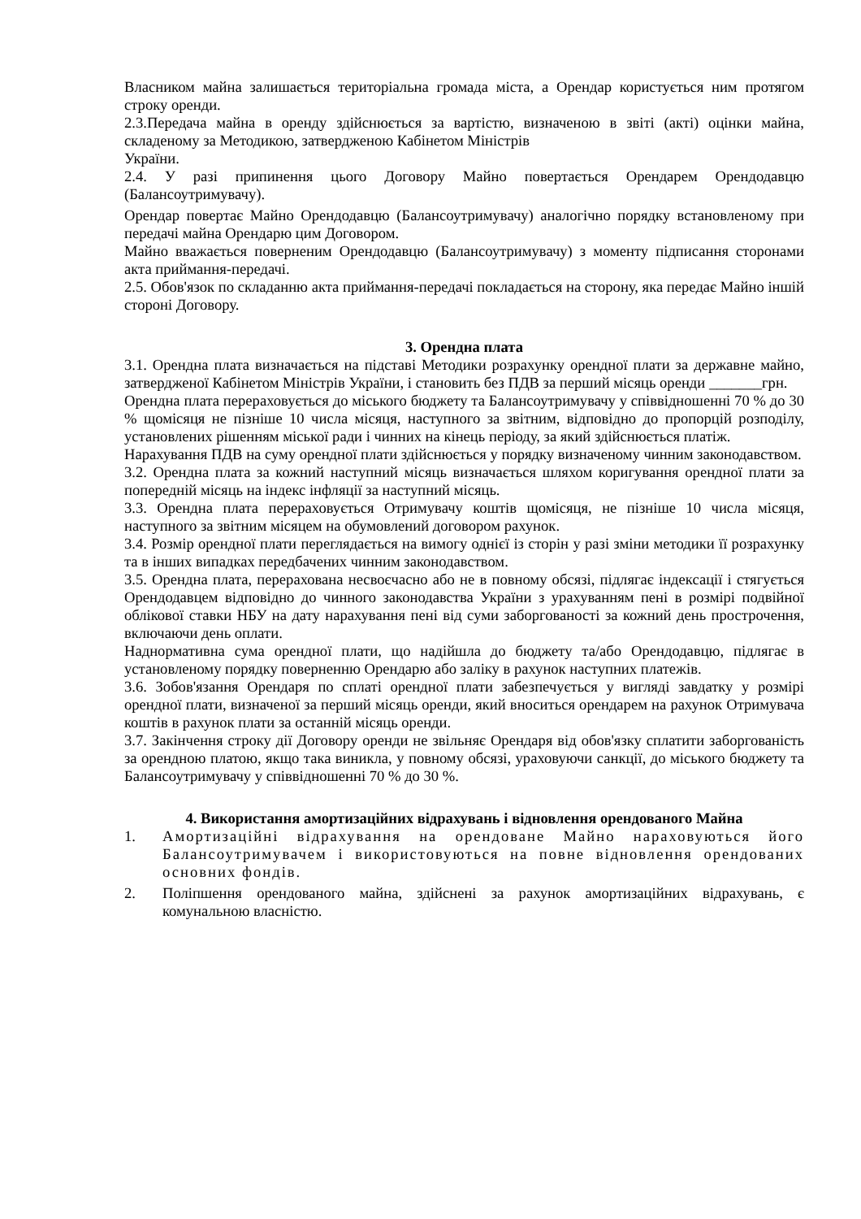Власником майна залишається територіальна громада міста, а Орендар користується ним протягом строку оренди.
2.3.Передача майна в оренду здійснюється за вартістю, визначеною в звіті (акті) оцінки майна, складеному за Методикою, затвердженою Кабінетом Міністрів
України.
2.4. У разі припинення цього Договору Майно повертається Орендарем Орендодавцю (Балансоутримувачу).
Орендар повертає Майно Орендодавцю (Балансоутримувачу) аналогічно порядку встановленому при передачі майна Орендарю цим Договором.
Майно вважається поверненим Орендодавцю (Балансоутримувачу) з моменту підписання сторонами акта приймання-передачі.
2.5. Обов'язок по складанню акта приймання-передачі покладається на сторону, яка передає Майно іншій стороні Договору.
3. Орендна плата
3.1. Орендна плата визначається на підставі Методики розрахунку орендної плати за державне майно, затвердженої Кабінетом Міністрів України, і становить без ПДВ за перший місяць оренди _______грн.
Орендна плата перераховується до міського бюджету та Балансоутримувачу у співвідношенні 70 % до 30 % щомісяця не пізніше 10 числа місяця, наступного за звітним, відповідно до пропорцій розподілу, установлених рішенням міської ради і чинних на кінець періоду, за який здійснюється платіж.
Нарахування ПДВ на суму орендної плати здійснюється у порядку визначеному чинним законодавством.
3.2. Орендна плата за кожний наступний місяць визначається шляхом коригування орендної плати за попередній місяць на індекс інфляції за наступний місяць.
3.3. Орендна плата перераховується Отримувачу коштів щомісяця, не пізніше 10 числа місяця, наступного за звітним місяцем на обумовлений договором рахунок.
3.4. Розмір орендної плати переглядається на вимогу однієї із сторін у разі зміни методики її розрахунку та в інших випадках передбачених чинним законодавством.
3.5. Орендна плата, перерахована несвоєчасно або не в повному обсязі, підлягає індексації і стягується Орендодавцем відповідно до чинного законодавства України з урахуванням пені в розмірі подвійної облікової ставки НБУ на дату нарахування пені від суми заборгованості за кожний день прострочення, включаючи день оплати.
Наднормативна сума орендної плати, що надійшла до бюджету та/або Орендодавцю, підлягає в установленому порядку поверненню Орендарю або заліку в рахунок наступних платежів.
3.6. Зобов'язання Орендаря по сплаті орендної плати забезпечується у вигляді завдатку у розмірі орендної плати, визначеної за перший місяць оренди, який вноситься орендарем на рахунок Отримувача коштів в рахунок плати за останній місяць оренди.
3.7. Закінчення строку дії Договору оренди не звільняє Орендаря від обов'язку сплатити заборгованість за орендною платою, якщо така виникла, у повному обсязі, ураховуючи санкції, до міського бюджету та Балансоутримувачу у співвідношенні 70 % до 30 %.
4. Використання амортизаційних відрахувань і відновлення орендованого Майна
1. Амортизаційні відрахування на орендоване Майно нараховуються його Балансоутримувачем і використовуються на повне відновлення орендованих основних фондів.
2. Поліпшення орендованого майна, здійснені за рахунок амортизаційних відрахувань, є комунальною власністю.